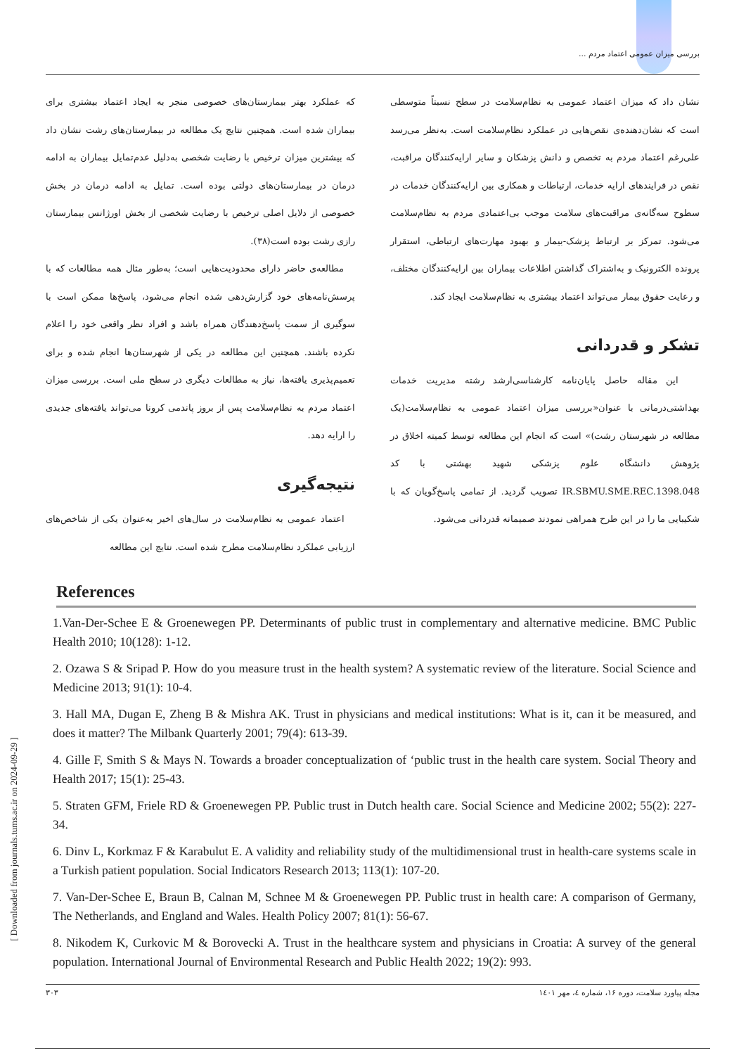بررسی میزان عمومی اعتماد مردم ...
که عملکرد بهتر بیمارستان‌های خصوصی منجر به ایجاد اعتماد بیشتری برای بیماران شده است. همچنین نتایج یک مطالعه در بیمارستان‌های رشت نشان داد که بیشترین میزان ترخیص با رضایت شخصی به‌دلیل عدم‌تمایل بیماران به ادامه درمان در بیمارستان‌های دولتی بوده است. تمایل به ادامه درمان در بخش خصوصی از دلایل اصلی ترخیص با رضایت شخصی از بخش اورژانس بیمارستان رازی رشت بوده است(۳۸).
مطالعه‌ی حاضر دارای محدودیت‌هایی است؛ به‌طور مثال همه مطالعات که با پرسش‌نامه‌های خود گزارش‌دهی شده انجام می‌شود، پاسخ‌ها ممکن است با سوگیری از سمت پاسخ‌دهندگان همراه باشد و افراد نظر واقعی خود را اعلام نکرده باشند. همچنین این مطالعه در یکی از شهرستان‌ها انجام شده و برای تعمیم‌پذیری یافته‌ها، نیاز به مطالعات دیگری در سطح ملی است. بررسی میزان اعتماد مردم به نظام‌سلامت پس از بروز پاندمی کرونا می‌تواند یافته‌های جدیدی را ارایه دهد.
نتیجه‌گیری
اعتماد عمومی به نظام‌سلامت در سال‌های اخیر به‌عنوان یکی از شاخص‌های ارزیابی عملکرد نظام‌سلامت مطرح شده است. نتایج این مطالعه
نشان داد که میزان اعتماد عمومی به نظام‌سلامت در سطح نسبتاً متوسطی است که نشان‌دهنده‌ی نقص‌هایی در عملکرد نظام‌سلامت است. به‌نظر می‌رسد علی‌رغم اعتماد مردم به تخصص و دانش پزشکان و سایر ارایه‌کنندگان مراقبت، نقص در فرایندهای ارایه خدمات، ارتباطات و همکاری بین ارایه‌کنندگان خدمات در سطوح سه‌گانه‌ی مراقبت‌های سلامت موجب بی‌اعتمادی مردم به نظام‌سلامت می‌شود. تمرکز بر ارتباط پزشک-بیمار و بهبود مهارت‌های ارتباطی، استقرار پرونده الکترونیک و به‌اشتراک گذاشتن اطلاعات بیماران بین ارایه‌کنندگان مختلف، و رعایت حقوق بیمار می‌تواند اعتماد بیشتری به نظام‌سلامت ایجاد کند.
تشکر و قدردانی
این مقاله حاصل پایان‌نامه کارشناسی‌ارشد رشته مدیریت خدمات بهداشتی‌درمانی با عنوان«بررسی میزان اعتماد عمومی به نظام‌سلامت(یک مطالعه در شهرستان رشت)» است که انجام این مطالعه توسط کمیته اخلاق در پژوهش دانشگاه علوم پزشکی شهید بهشتی با کد IR.SBMU.SME.REC.1398.048 تصویب گردید. از تمامی پاسخ‌گویان که با شکیبایی ما را در این طرح همراهی نمودند صمیمانه قدردانی می‌شود.
References
1.Van-Der-Schee E & Groenewegen PP. Determinants of public trust in complementary and alternative medicine. BMC Public Health 2010; 10(128): 1-12.
2. Ozawa S & Sripad P. How do you measure trust in the health system? A systematic review of the literature. Social Science and Medicine 2013; 91(1): 10-4.
3. Hall MA, Dugan E, Zheng B & Mishra AK. Trust in physicians and medical institutions: What is it, can it be measured, and does it matter? The Milbank Quarterly 2001; 79(4): 613-39.
4. Gille F, Smith S & Mays N. Towards a broader conceptualization of ‘public trust in the health care system. Social Theory and Health 2017; 15(1): 25-43.
5. Straten GFM, Friele RD & Groenewegen PP. Public trust in Dutch health care. Social Science and Medicine 2002; 55(2): 227-34.
6. Dinv L, Korkmaz F & Karabulut E. A validity and reliability study of the multidimensional trust in health-care systems scale in a Turkish patient population. Social Indicators Research 2013; 113(1): 107-20.
7. Van-Der-Schee E, Braun B, Calnan M, Schnee M & Groenewegen PP. Public trust in health care: A comparison of Germany, The Netherlands, and England and Wales. Health Policy 2007; 81(1): 56-67.
8. Nikodem K, Curkovic M & Borovecki A. Trust in the healthcare system and physicians in Croatia: A survey of the general population. International Journal of Environmental Research and Public Health 2022; 19(2): 993.
مجله پیاورد سلامت، دوره ۱۶، شماره ٤، مهر ۱٤۰۱ ۳۰۳
[ Downloaded from journals.tums.ac.ir on 2024-09-29 ]